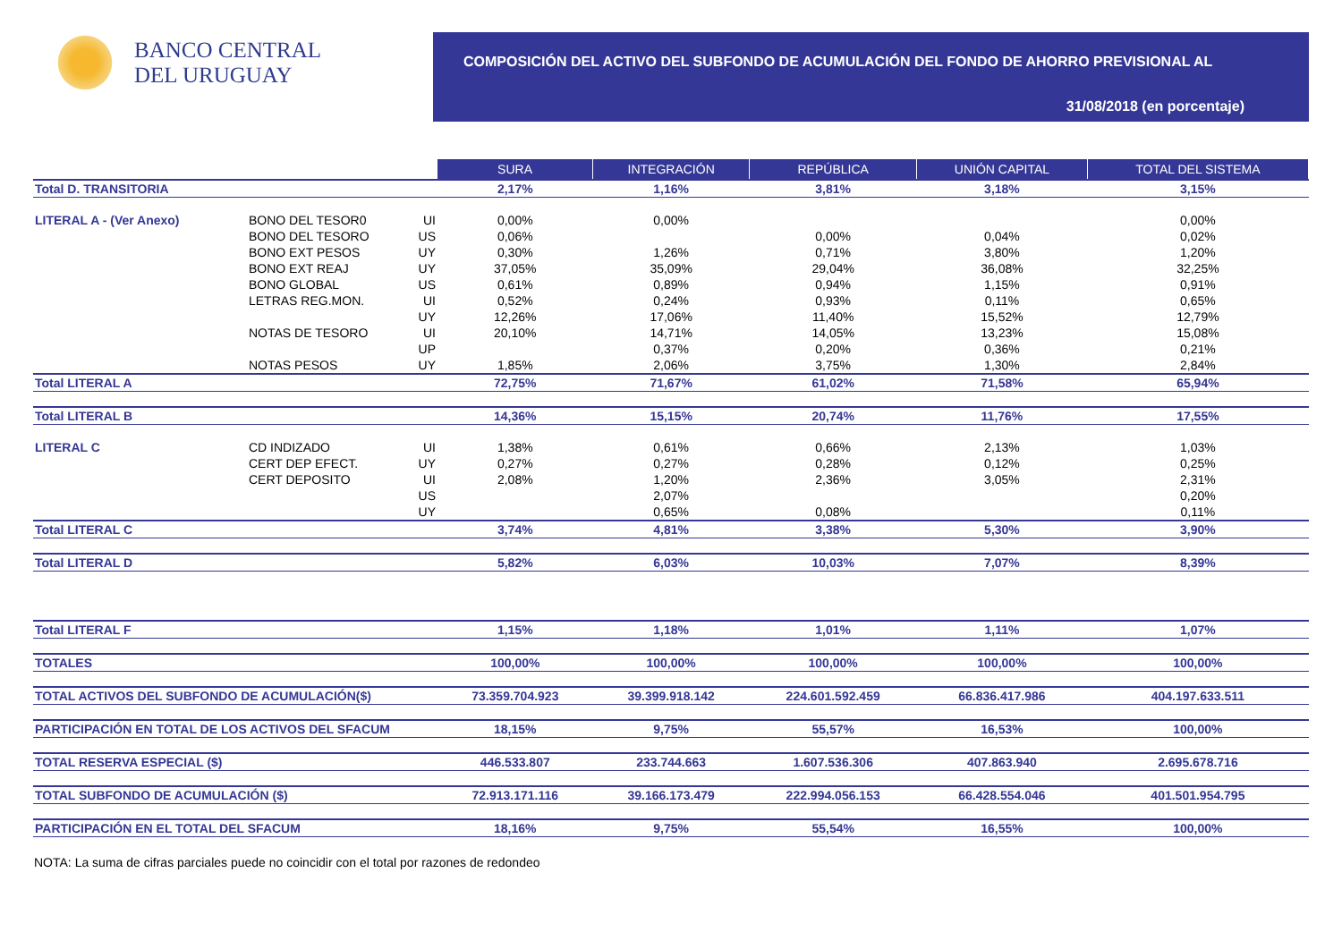BANCO CENTRAL
DEL URUGUAY
COMPOSICIÓN DEL ACTIVO DEL SUBFONDO DE ACUMULACIÓN DEL FONDO DE AHORRO PREVISIONAL AL
31/08/2018 (en porcentaje)
| | | | SURA | INTEGRACIÓN | REPÚBLICA | UNIÓN CAPITAL | TOTAL DEL SISTEMA |
| Total D. TRANSITORIA | | | 2,17% | 1,16% | 3,81% | 3,18% | 3,15% |
| LITERAL A - (Ver Anexo) | BONO DEL TESOR0 | UI | 0,00% | 0,00% | | | 0,00% |
| | BONO DEL TESORO | US | 0,06% | | 0,00% | 0,04% | 0,02% |
| | BONO EXT PESOS | UY | 0,30% | 1,26% | 0,71% | 3,80% | 1,20% |
| | BONO EXT REAJ | UY | 37,05% | 35,09% | 29,04% | 36,08% | 32,25% |
| | BONO GLOBAL | US | 0,61% | 0,89% | 0,94% | 1,15% | 0,91% |
| | LETRAS REG.MON. | UI | 0,52% | 0,24% | 0,93% | 0,11% | 0,65% |
| | | UY | 12,26% | 17,06% | 11,40% | 15,52% | 12,79% |
| | NOTAS DE TESORO | UI | 20,10% | 14,71% | 14,05% | 13,23% | 15,08% |
| | | UP | | 0,37% | 0,20% | 0,36% | 0,21% |
| | NOTAS PESOS | UY | 1,85% | 2,06% | 3,75% | 1,30% | 2,84% |
| Total LITERAL A | | | 72,75% | 71,67% | 61,02% | 71,58% | 65,94% |
| Total LITERAL B | | | 14,36% | 15,15% | 20,74% | 11,76% | 17,55% |
| LITERAL C | CD INDIZADO | UI | 1,38% | 0,61% | 0,66% | 2,13% | 1,03% |
| | CERT DEP EFECT. | UY | 0,27% | 0,27% | 0,28% | 0,12% | 0,25% |
| | CERT DEPOSITO | UI | 2,08% | 1,20% | 2,36% | 3,05% | 2,31% |
| | | US | | 2,07% | | | 0,20% |
| | | UY | | 0,65% | 0,08% | | 0,11% |
| Total LITERAL C | | | 3,74% | 4,81% | 3,38% | 5,30% | 3,90% |
| Total LITERAL D | | | 5,82% | 6,03% | 10,03% | 7,07% | 8,39% |
| Total LITERAL F | | | 1,15% | 1,18% | 1,01% | 1,11% | 1,07% |
| TOTALES | | | 100,00% | 100,00% | 100,00% | 100,00% | 100,00% |
| TOTAL ACTIVOS DEL SUBFONDO DE ACUMULACIÓN($) | | | 73.359.704.923 | 39.399.918.142 | 224.601.592.459 | 66.836.417.986 | 404.197.633.511 |
| PARTICIPACIÓN EN TOTAL DE LOS ACTIVOS DEL SFACUM | | | 18,15% | 9,75% | 55,57% | 16,53% | 100,00% |
| TOTAL RESERVA ESPECIAL ($) | | | 446.533.807 | 233.744.663 | 1.607.536.306 | 407.863.940 | 2.695.678.716 |
| TOTAL SUBFONDO DE ACUMULACIÓN ($) | | | 72.913.171.116 | 39.166.173.479 | 222.994.056.153 | 66.428.554.046 | 401.501.954.795 |
| PARTICIPACIÓN EN EL TOTAL DEL SFACUM | | | 18,16% | 9,75% | 55,54% | 16,55% | 100,00% |
NOTA: La suma de cifras parciales puede no coincidir con el total por razones de redondeo